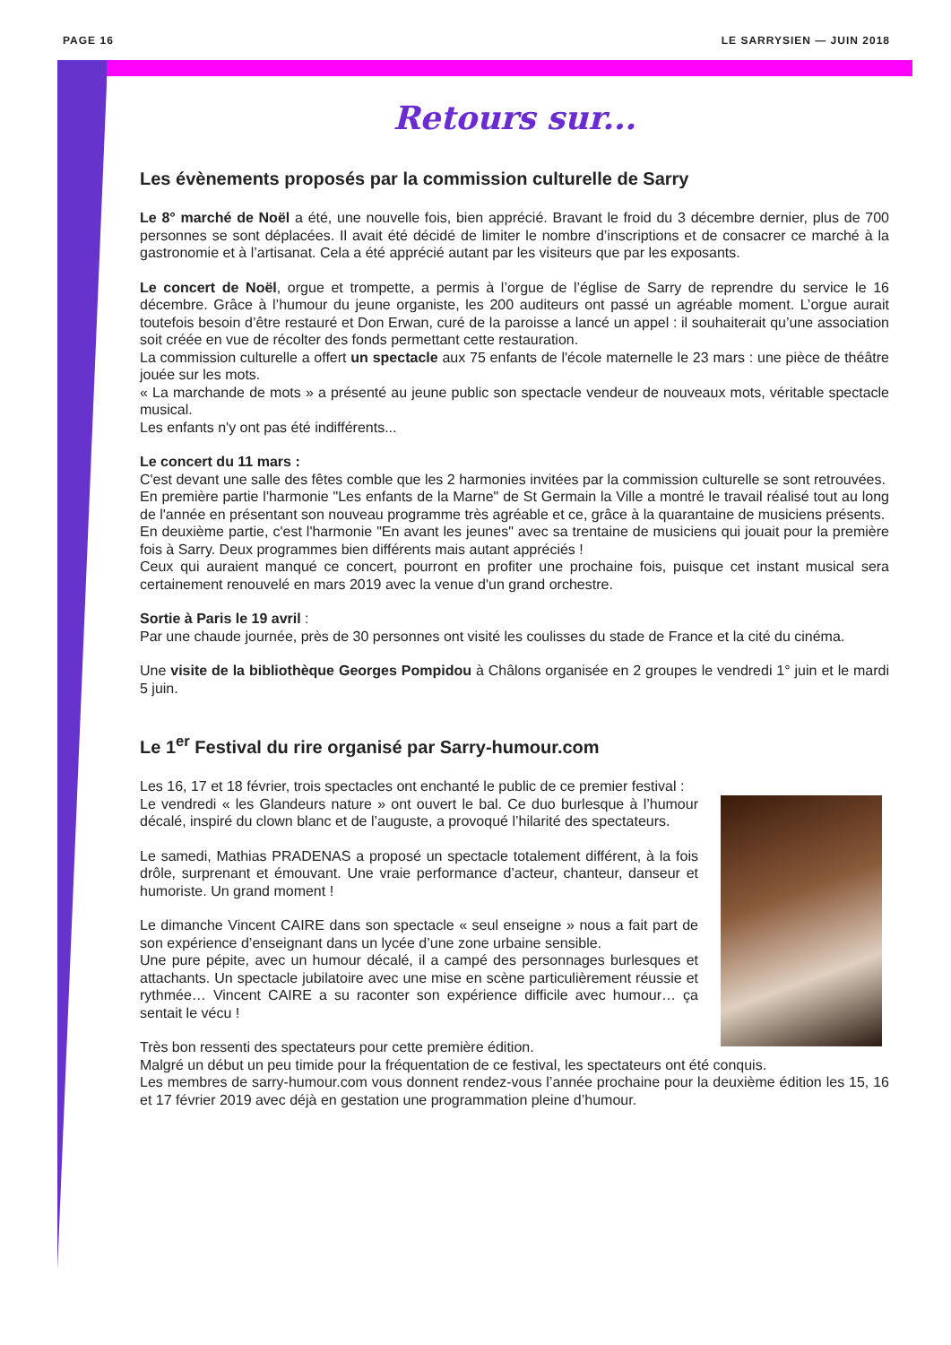PAGE 16 LE SARRYSIEN — JUIN 2018
Retours sur...
Les évènements proposés par la commission culturelle de Sarry
Le 8° marché de Noël a été, une nouvelle fois, bien apprécié. Bravant le froid du 3 décembre dernier, plus de 700 personnes se sont déplacées. Il avait été décidé de limiter le nombre d’inscriptions et de consacrer ce marché à la gastronomie et à l’artisanat. Cela a été apprécié autant par les visiteurs que par les exposants.
Le concert de Noël, orgue et trompette, a permis à l’orgue de l’église de Sarry de reprendre du service le 16 décembre. Grâce à l’humour du jeune organiste, les 200 auditeurs ont passé un agréable moment. L’orgue aurait toutefois besoin d’être restauré et Don Erwan, curé de la paroisse a lancé un appel : il souhaiterait qu’une association soit créée en vue de récolter des fonds permettant cette restauration.
La commission culturelle a offert un spectacle aux 75 enfants de l'école maternelle le 23 mars : une pièce de théâtre jouée sur les mots.
« La marchande de mots » a présenté au jeune public son spectacle vendeur de nouveaux mots, véritable spectacle musical.
Les enfants n'y ont pas été indifférents...
Le concert du 11 mars :
C'est devant une salle des fêtes comble que les 2 harmonies invitées par la commission culturelle se sont retrouvées.
En première partie l'harmonie "Les enfants de la Marne" de St Germain la Ville a montré le travail réalisé tout au long de l'année en présentant son nouveau programme très agréable et ce, grâce à la quarantaine de musiciens présents.
En deuxième partie, c'est l'harmonie "En avant les jeunes" avec sa trentaine de musiciens qui jouait pour la première fois à Sarry. Deux programmes bien différents mais autant appréciés !
Ceux qui auraient manqué ce concert, pourront en profiter une prochaine fois, puisque cet instant musical sera certainement renouvelé en mars 2019 avec la venue d'un grand orchestre.
Sortie à Paris le 19 avril :
Par une chaude journée, près de 30 personnes ont visité les coulisses du stade de France et la cité du cinéma.
Une visite de la bibliothèque Georges Pompidou à Châlons organisée en 2 groupes le vendredi 1° juin et le mardi 5 juin.
Le 1<sup>er</sup> Festival du rire organisé par Sarry-humour.com
Les 16, 17 et 18 février, trois spectacles ont enchanté le public de ce premier festival :
Le vendredi « les Glandeurs nature » ont ouvert le bal. Ce duo burlesque à l’humour décalé, inspiré du clown blanc et de l’auguste, a provoqué l’hilarité des spectateurs.
Le samedi, Mathias PRADENAS a proposé un spectacle totalement différent, à la fois drôle, surprenant et émouvant. Une vraie performance d’acteur, chanteur, danseur et humoriste. Un grand moment !
Le dimanche Vincent CAIRE dans son spectacle « seul enseigne » nous a fait part de son expérience d’enseignant dans un lycée d’une zone urbaine sensible.
Une pure pépite, avec un humour décalé, il a campé des personnages burlesques et attachants. Un spectacle jubilatoire avec une mise en scène particulièrement réussie et rythmée… Vincent CAIRE a su raconter son expérience difficile avec humour… ça sentait le vécu !
Très bon ressenti des spectateurs pour cette première édition.
Malgré un début un peu timide pour la fréquentation de ce festival, les spectateurs ont été conquis.
Les membres de sarry-humour.com vous donnent rendez-vous l’année prochaine pour la deuxième édition les 15, 16 et 17 février 2019 avec déjà en gestation une programmation pleine d’humour.